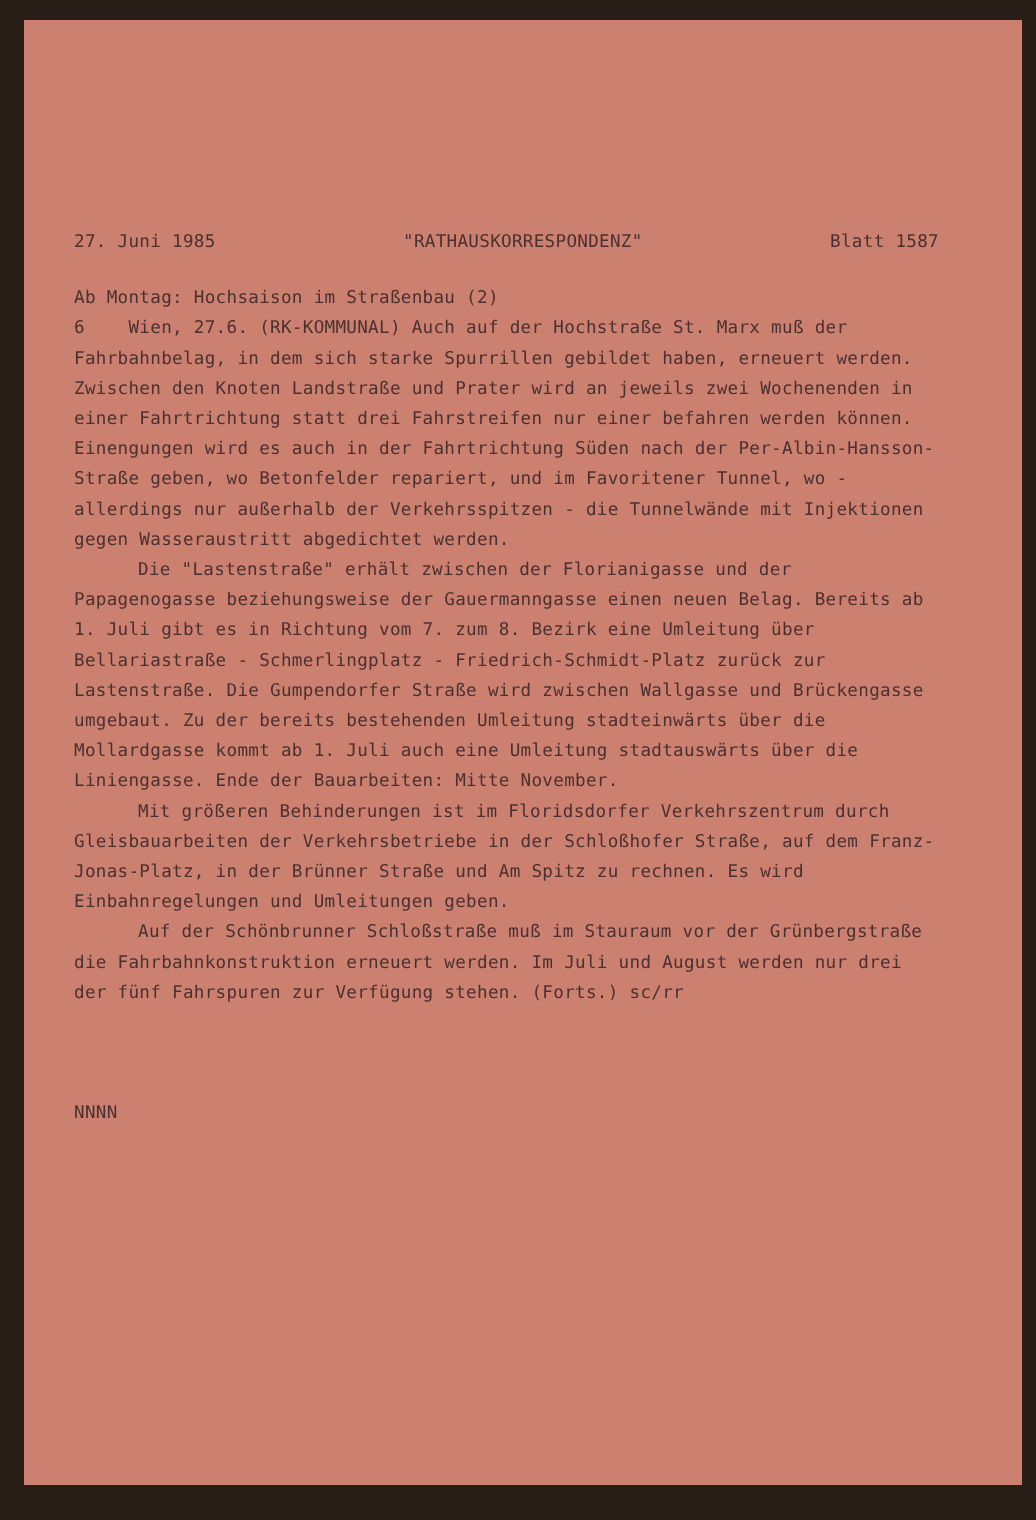27. Juni 1985 "RATHAUSKORRESPONDENZ" Blatt 1587
Ab Montag: Hochsaison im Straßenbau (2)
6 Wien, 27.6. (RK-KOMMUNAL) Auch auf der Hochstraße St. Marx muß der Fahrbahnbelag, in dem sich starke Spurrillen gebildet haben, erneuert werden. Zwischen den Knoten Landstraße und Prater wird an jeweils zwei Wochenenden in einer Fahrtrichtung statt drei Fahrstreifen nur einer befahren werden können. Einengungen wird es auch in der Fahrtrichtung Süden nach der Per-Albin-Hansson-Straße geben, wo Betonfelder repariert, und im Favoritener Tunnel, wo - allerdings nur außerhalb der Verkehrsspitzen - die Tunnelwände mit Injektionen gegen Wasseraustritt abgedichtet werden.
Die "Lastenstraße" erhält zwischen der Florianigasse und der Papagenogasse beziehungsweise der Gauermanngasse einen neuen Belag. Bereits ab 1. Juli gibt es in Richtung vom 7. zum 8. Bezirk eine Umleitung über Bellariastraße - Schmerlingplatz - Friedrich-Schmidt-Platz zurück zur Lastenstraße. Die Gumpendorfer Straße wird zwischen Wallgasse und Brückengasse umgebaut. Zu der bereits bestehenden Umleitung stadteinwärts über die Mollardgasse kommt ab 1. Juli auch eine Umleitung stadtauswärts über die Liniengasse. Ende der Bauarbeiten: Mitte November.
Mit größeren Behinderungen ist im Floridsdorfer Verkehrszentrum durch Gleisbauarbeiten der Verkehrsbetriebe in der Schloßhofer Straße, auf dem Franz-Jonas-Platz, in der Brünner Straße und Am Spitz zu rechnen. Es wird Einbahnregelungen und Umleitungen geben.
Auf der Schönbrunner Schloßstraße muß im Stauraum vor der Grünbergstraße die Fahrbahnkonstruktion erneuert werden. Im Juli und August werden nur drei der fünf Fahrspuren zur Verfügung stehen. (Forts.) sc/rr
NNNN